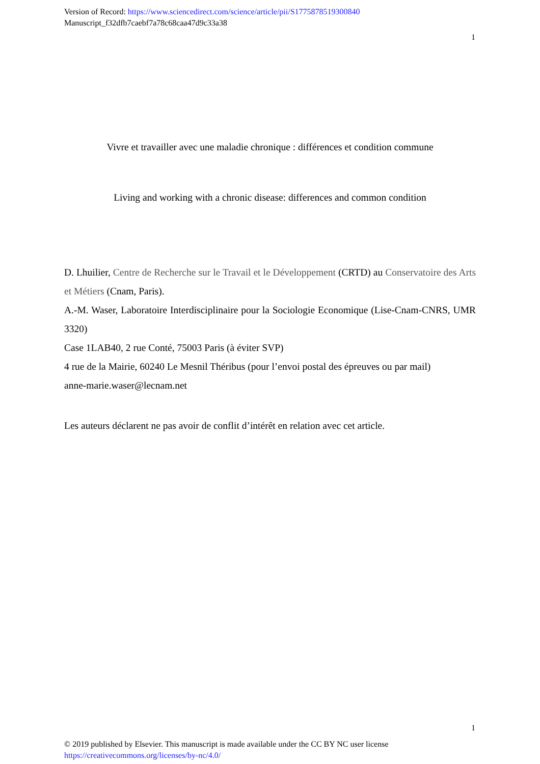Version of Record: https://www.sciencedirect.com/science/article/pii/S1775878519300840
Manuscript_f32dfb7caebf7a78c68caa47d9c33a38
1
Vivre et travailler avec une maladie chronique : différences et condition commune
Living and working with a chronic disease: differences and common condition
D. Lhuilier, Centre de Recherche sur le Travail et le Développement (CRTD) au Conservatoire des Arts et Métiers (Cnam, Paris).
A.-M. Waser, Laboratoire Interdisciplinaire pour la Sociologie Economique (Lise-Cnam-CNRS, UMR 3320)
Case 1LAB40, 2 rue Conté, 75003 Paris (à éviter SVP)
4 rue de la Mairie, 60240 Le Mesnil Théribus (pour l’envoi postal des épreuves ou par mail)
anne-marie.waser@lecnam.net
Les auteurs déclarent ne pas avoir de conflit d’intérêt en relation avec cet article.
1
© 2019 published by Elsevier. This manuscript is made available under the CC BY NC user license
https://creativecommons.org/licenses/by-nc/4.0/